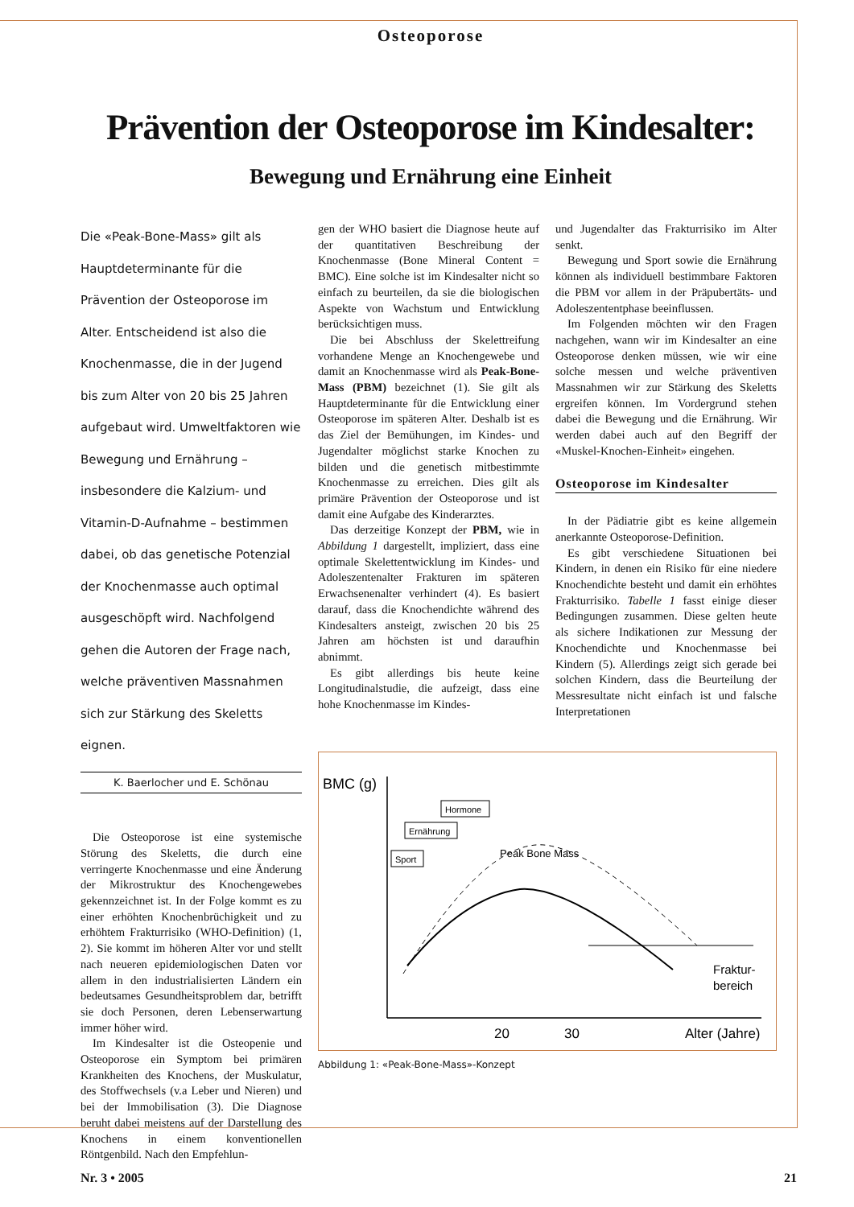Osteoporose
Prävention der Osteoporose im Kindesalter:
Bewegung und Ernährung eine Einheit
Die «Peak-Bone-Mass» gilt als Hauptdeterminante für die Prävention der Osteoporose im Alter. Entscheidend ist also die Knochenmasse, die in der Jugend bis zum Alter von 20 bis 25 Jahren aufgebaut wird. Umweltfaktoren wie Bewegung und Ernährung – insbesondere die Kalzium- und Vitamin-D-Aufnahme – bestimmen dabei, ob das genetische Potenzial der Knochenmasse auch optimal ausgeschöpft wird. Nachfolgend gehen die Autoren der Frage nach, welche präventiven Massnahmen sich zur Stärkung des Skeletts eignen.
K. Baerlocher und E. Schönau
Die Osteoporose ist eine systemische Störung des Skeletts, die durch eine verringerte Knochenmasse und eine Änderung der Mikrostruktur des Knochengewebes gekennzeichnet ist. In der Folge kommt es zu einer erhöhten Knochenbrüchigkeit und zu erhöhtem Frakturrisiko (WHO-Definition) (1, 2). Sie kommt im höheren Alter vor und stellt nach neueren epidemiologischen Daten vor allem in den industrialisierten Ländern ein bedeutsames Gesundheitsproblem dar, betrifft sie doch Personen, deren Lebenserwartung immer höher wird.
Im Kindesalter ist die Osteopenie und Osteoporose ein Symptom bei primären Krankheiten des Knochens, der Muskulatur, des Stoffwechsels (v.a Leber und Nieren) und bei der Immobilisation (3). Die Diagnose beruht dabei meistens auf der Darstellung des Knochens in einem konventionellen Röntgenbild. Nach den Empfehlun-
gen der WHO basiert die Diagnose heute auf der quantitativen Beschreibung der Knochenmasse (Bone Mineral Content = BMC). Eine solche ist im Kindesalter nicht so einfach zu beurteilen, da sie die biologischen Aspekte von Wachstum und Entwicklung berücksichtigen muss.
Die bei Abschluss der Skelettreifung vorhandene Menge an Knochengewebe und damit an Knochenmasse wird als Peak-Bone-Mass (PBM) bezeichnet (1). Sie gilt als Hauptdeterminante für die Entwicklung einer Osteoporose im späteren Alter. Deshalb ist es das Ziel der Bemühungen, im Kindes- und Jugendalter möglichst starke Knochen zu bilden und die genetisch mitbestimmte Knochenmasse zu erreichen. Dies gilt als primäre Prävention der Osteoporose und ist damit eine Aufgabe des Kinderarztes.
Das derzeitige Konzept der PBM, wie in Abbildung 1 dargestellt, impliziert, dass eine optimale Skelettentwicklung im Kindes- und Adoleszentenalter Frakturen im späteren Erwachsenenalter verhindert (4). Es basiert darauf, dass die Knochendichte während des Kindesalters ansteigt, zwischen 20 bis 25 Jahren am höchsten ist und daraufhin abnimmt.
Es gibt allerdings bis heute keine Longitudinalstudie, die aufzeigt, dass eine hohe Knochenmasse im Kindes-
und Jugendalter das Frakturrisiko im Alter senkt.
Bewegung und Sport sowie die Ernährung können als individuell bestimmbare Faktoren die PBM vor allem in der Präpubertäts- und Adoleszententphase beeinflussen.
Im Folgenden möchten wir den Fragen nachgehen, wann wir im Kindesalter an eine Osteoporose denken müssen, wie wir eine solche messen und welche präventiven Massnahmen wir zur Stärkung des Skeletts ergreifen können. Im Vordergrund stehen dabei die Bewegung und die Ernährung. Wir werden dabei auch auf den Begriff der «Muskel-Knochen-Einheit» eingehen.
Osteoporose im Kindesalter
In der Pädiatrie gibt es keine allgemein anerkannte Osteoporose-Definition.
Es gibt verschiedene Situationen bei Kindern, in denen ein Risiko für eine niedere Knochendichte besteht und damit ein erhöhtes Frakturrisiko. Tabelle 1 fasst einige dieser Bedingungen zusammen. Diese gelten heute als sichere Indikationen zur Messung der Knochendichte und Knochenmasse bei Kindern (5). Allerdings zeigt sich gerade bei solchen Kindern, dass die Beurteilung der Messresultate nicht einfach ist und falsche Interpretationen
BMC (g)
Hormone
Ernährung
Sport
Peak Bone Mass
Fraktur-
bereich
20
30
Alter (Jahre)
Abbildung 1: «Peak-Bone-Mass»-Konzept
Nr. 3 • 2005 21